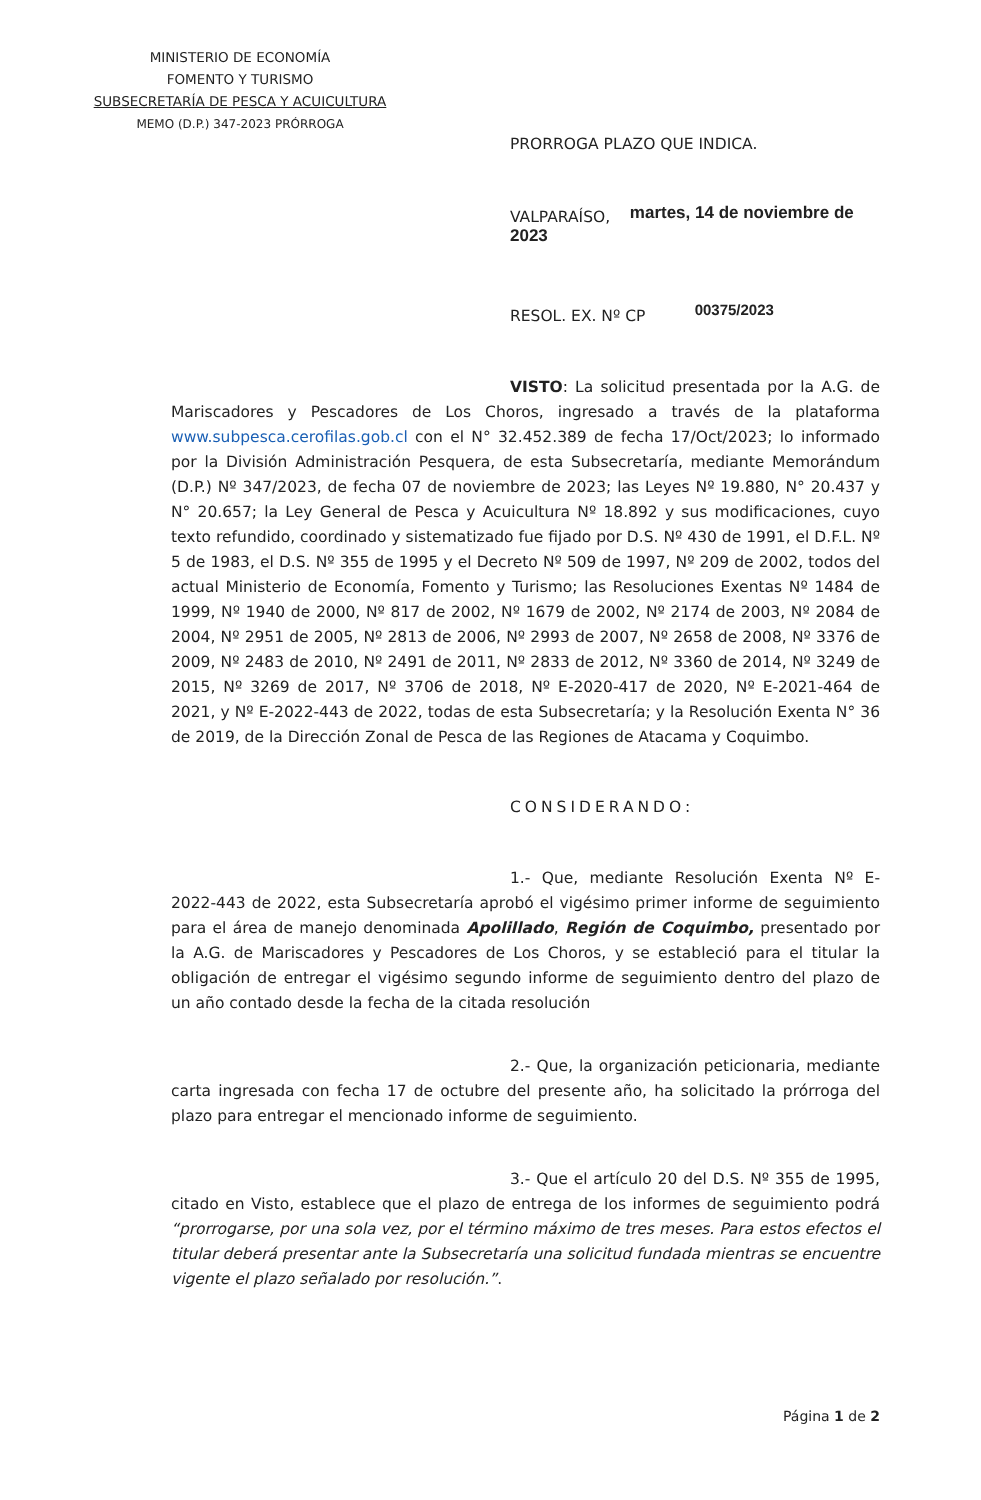MINISTERIO DE ECONOMÍA
FOMENTO Y TURISMO
SUBSECRETARÍA DE PESCA Y ACUICULTURA
MEMO (D.P.) 347-2023 PRÓRROGA
PRORROGA PLAZO QUE INDICA.
VALPARAÍSO, martes, 14 de noviembre de 2023
RESOL. EX. Nº CP 00375/2023
VISTO: La solicitud presentada por la A.G. de Mariscadores y Pescadores de Los Choros, ingresado a través de la plataforma www.subpesca.cerofilas.gob.cl con el N° 32.452.389 de fecha 17/Oct/2023; lo informado por la División Administración Pesquera, de esta Subsecretaría, mediante Memorándum (D.P.) Nº 347/2023, de fecha 07 de noviembre de 2023; las Leyes Nº 19.880, N° 20.437 y N° 20.657; la Ley General de Pesca y Acuicultura Nº 18.892 y sus modificaciones, cuyo texto refundido, coordinado y sistematizado fue fijado por D.S. Nº 430 de 1991, el D.F.L. Nº 5 de 1983, el D.S. Nº 355 de 1995 y el Decreto Nº 509 de 1997, Nº 209 de 2002, todos del actual Ministerio de Economía, Fomento y Turismo; las Resoluciones Exentas Nº 1484 de 1999, Nº 1940 de 2000, Nº 817 de 2002, Nº 1679 de 2002, Nº 2174 de 2003, Nº 2084 de 2004, Nº 2951 de 2005, Nº 2813 de 2006, Nº 2993 de 2007, Nº 2658 de 2008, Nº 3376 de 2009, Nº 2483 de 2010, Nº 2491 de 2011, Nº 2833 de 2012, Nº 3360 de 2014, Nº 3249 de 2015, Nº 3269 de 2017, Nº 3706 de 2018, Nº E-2020-417 de 2020, Nº E-2021-464 de 2021, y Nº E-2022-443 de 2022, todas de esta Subsecretaría; y la Resolución Exenta N° 36 de 2019, de la Dirección Zonal de Pesca de las Regiones de Atacama y Coquimbo.
CONSIDERANDO:
1.- Que, mediante Resolución Exenta Nº E-2022-443 de 2022, esta Subsecretaría aprobó el vigésimo primer informe de seguimiento para el área de manejo denominada Apolillado, Región de Coquimbo, presentado por la A.G. de Mariscadores y Pescadores de Los Choros, y se estableció para el titular la obligación de entregar el vigésimo segundo informe de seguimiento dentro del plazo de un año contado desde la fecha de la citada resolución
2.- Que, la organización peticionaria, mediante carta ingresada con fecha 17 de octubre del presente año, ha solicitado la prórroga del plazo para entregar el mencionado informe de seguimiento.
3.- Que el artículo 20 del D.S. Nº 355 de 1995, citado en Visto, establece que el plazo de entrega de los informes de seguimiento podrá “prorrogarse, por una sola vez, por el término máximo de tres meses. Para estos efectos el titular deberá presentar ante la Subsecretaría una solicitud fundada mientras se encuentre vigente el plazo señalado por resolución.”.
Página 1 de 2